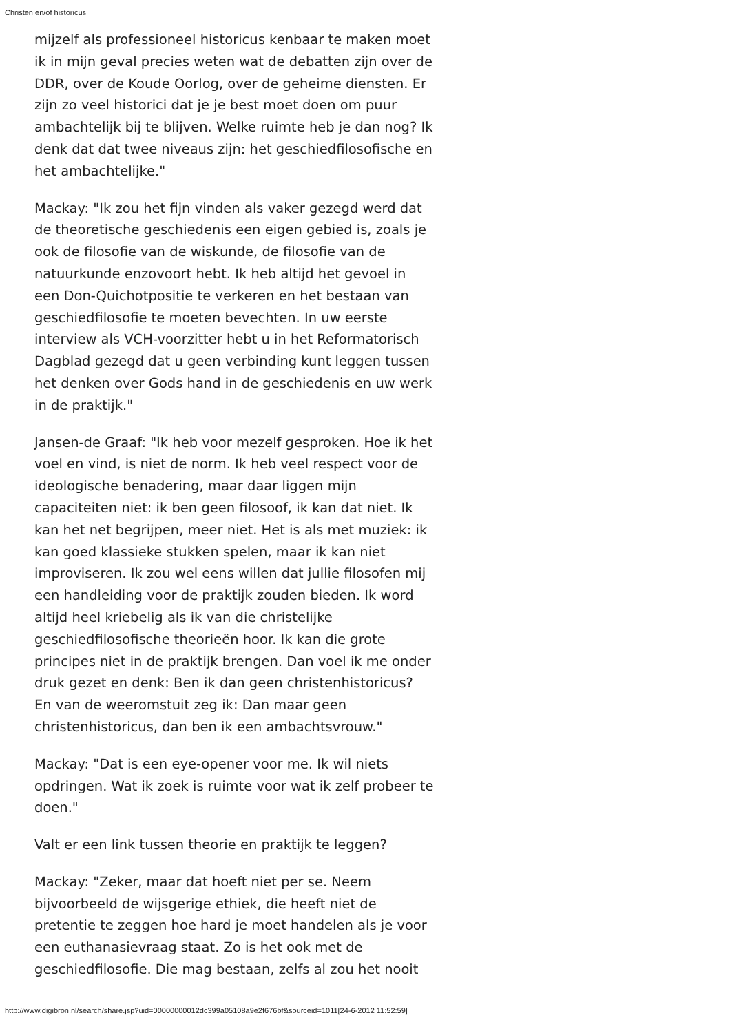Christen en/of historicus
mijzelf als professioneel historicus kenbaar te maken moet ik in mijn geval precies weten wat de debatten zijn over de DDR, over de Koude Oorlog, over de geheime diensten. Er zijn zo veel historici dat je je best moet doen om puur ambachtelijk bij te blijven. Welke ruimte heb je dan nog? Ik denk dat dat twee niveaus zijn: het geschiedfilosofische en het ambachtelijke."
Mackay: "Ik zou het fijn vinden als vaker gezegd werd dat de theoretische geschiedenis een eigen gebied is, zoals je ook de filosofie van de wiskunde, de filosofie van de natuurkunde enzovoort hebt. Ik heb altijd het gevoel in een Don-Quichotpositie te verkeren en het bestaan van geschiedfilosofie te moeten bevechten. In uw eerste interview als VCH-voorzitter hebt u in het Reformatorisch Dagblad gezegd dat u geen verbinding kunt leggen tussen het denken over Gods hand in de geschiedenis en uw werk in de praktijk."
Jansen-de Graaf: "Ik heb voor mezelf gesproken. Hoe ik het voel en vind, is niet de norm. Ik heb veel respect voor de ideologische benadering, maar daar liggen mijn capaciteiten niet: ik ben geen filosoof, ik kan dat niet. Ik kan het net begrijpen, meer niet. Het is als met muziek: ik kan goed klassieke stukken spelen, maar ik kan niet improviseren. Ik zou wel eens willen dat jullie filosofen mij een handleiding voor de praktijk zouden bieden. Ik word altijd heel kriebelig als ik van die christelijke geschiedfilosofische theorieën hoor. Ik kan die grote principes niet in de praktijk brengen. Dan voel ik me onder druk gezet en denk: Ben ik dan geen christenhistoricus? En van de weeromstuit zeg ik: Dan maar geen christenhistoricus, dan ben ik een ambachtsvrouw."
Mackay: "Dat is een eye-opener voor me. Ik wil niets opdringen. Wat ik zoek is ruimte voor wat ik zelf probeer te doen."
Valt er een link tussen theorie en praktijk te leggen?
Mackay: "Zeker, maar dat hoeft niet per se. Neem bijvoorbeeld de wijsgerige ethiek, die heeft niet de pretentie te zeggen hoe hard je moet handelen als je voor een euthanasievraag staat. Zo is het ook met de geschiedfilosofie. Die mag bestaan, zelfs al zou het nooit
http://www.digibron.nl/search/share.jsp?uid=00000000012dc399a05108a9e2f676bf&sourceid=1011[24-6-2012 11:52:59]